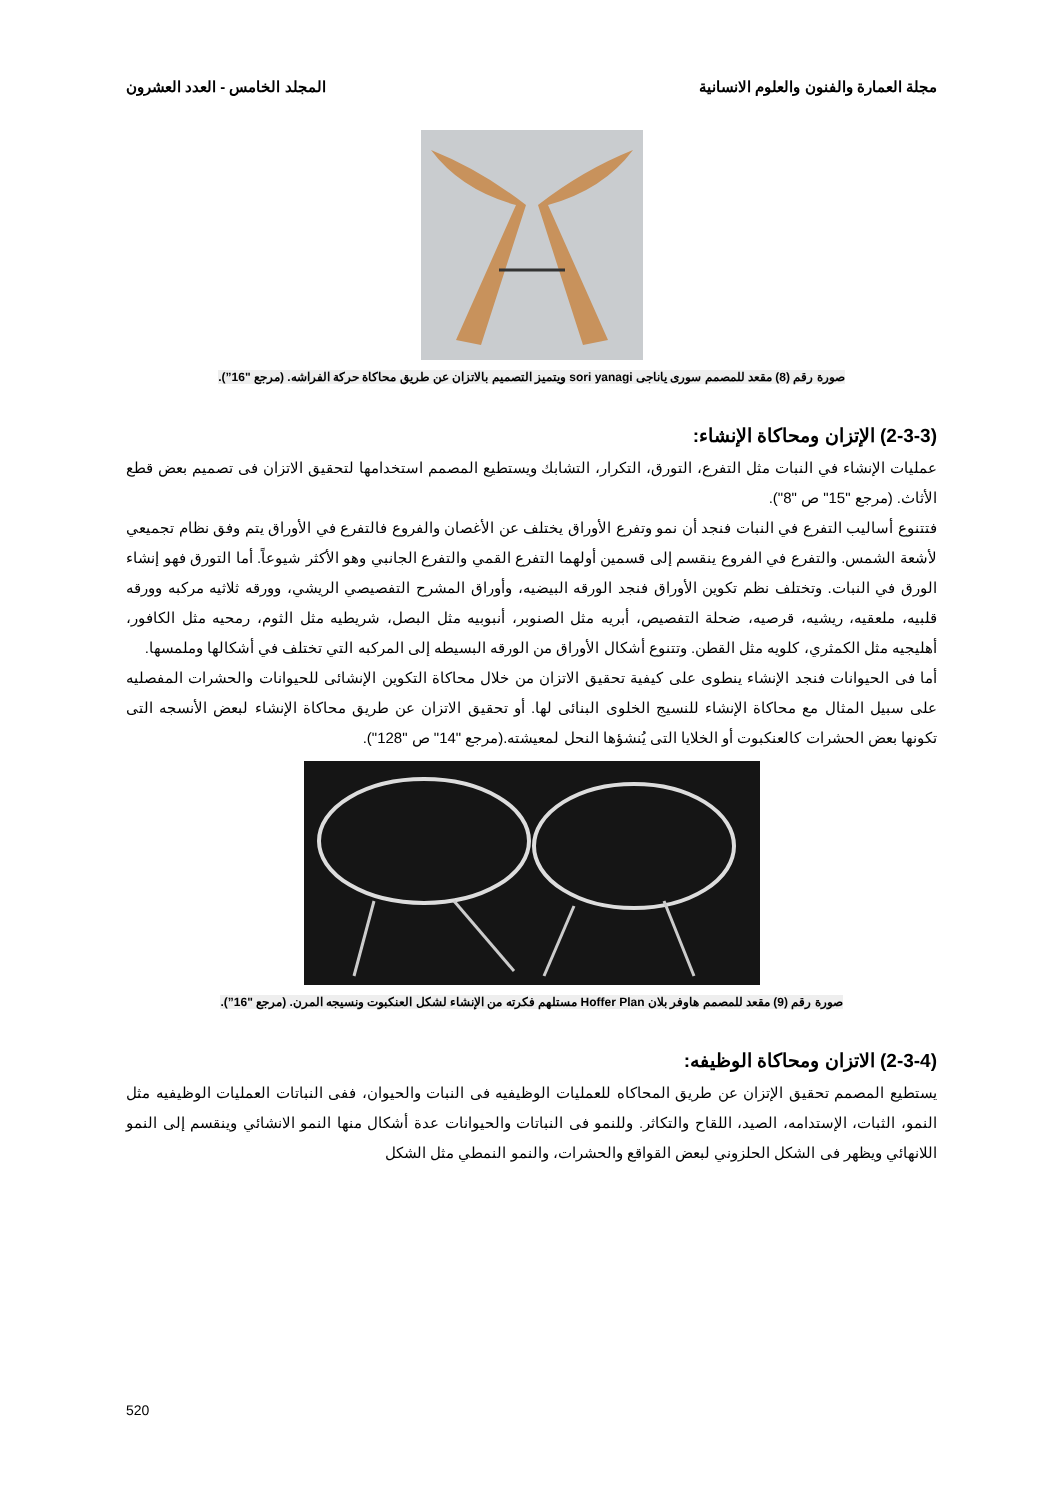مجلة العمارة والفنون والعلوم الانسانية
المجلد الخامس - العدد العشرون
صورة رقم (8) مقعد للمصمم سورى ياناجى sori yanagi ويتميز التصميم بالاتزان عن طريق محاكاة حركة الفراشه. (مرجع "16”).
(2-3-3) الإتزان ومحاكاة الإنشاء:
عمليات الإنشاء في النبات مثل التفرع، التورق، التكرار، التشابك ويستطيع المصمم استخدامها لتحقيق الاتزان فى تصميم بعض قطع الأثاث. (مرجع "15" ص "8").
فتتنوع أساليب التفرع في النبات فنجد أن نمو وتفرع الأوراق يختلف عن الأغصان والفروع فالتفرع في الأوراق يتم وفق نظام تجميعي لأشعة الشمس. والتفرع في الفروع ينقسم إلى قسمين أولهما التفرع القمي والتفرع الجانبي وهو الأكثر شيوعاً. أما التورق فهو إنشاء الورق في النبات. وتختلف نظم تكوين الأوراق فنجد الورقه البيضيه، وأوراق المشرح التفصيصي الريشي، وورقه ثلاثيه مركبه وورقه قلبيه، ملعقيه، ريشيه، قرصيه، ضحلة التفصيص، أبريه مثل الصنوبر، أنبوبيه مثل البصل، شريطيه مثل الثوم، رمحيه مثل الكافور، أهليجيه مثل الكمثري، كلويه مثل القطن. وتتنوع أشكال الأوراق من الورقه البسيطه إلى المركبه التي تختلف في أشكالها وملمسها.
أما فى الحيوانات فنجد الإنشاء ينطوى على كيفية تحقيق الاتزان من خلال محاكاة التكوين الإنشائى للحيوانات والحشرات المفصليه على سبيل المثال مع محاكاة الإنشاء للنسيج الخلوى البنائى لها. أو تحقيق الاتزان عن طريق محاكاة الإنشاء لبعض الأنسجه التى تكونها بعض الحشرات كالعنكبوت أو الخلايا التى يُنشؤها النحل لمعيشته.(مرجع "14" ص "128").
صورة رقم (9) مقعد للمصمم هاوفر بلان Hoffer Plan مستلهم فكرته من الإنشاء لشكل العنكبوت ونسيجه المرن. (مرجع "16”).
(2-3-4) الاتزان ومحاكاة الوظيفه:
يستطيع المصمم تحقيق الإتزان عن طريق المحاكاه للعمليات الوظيفيه فى النبات والحيوان، ففى النباتات العمليات الوظيفيه مثل النمو، الثبات، الإستدامه، الصيد، اللقاح والتكاثر. وللنمو فى النباتات والحيوانات عدة أشكال منها النمو الانشائي وينقسم إلى النمو اللانهائي ويظهر فى الشكل الحلزوني لبعض القواقع والحشرات، والنمو النمطي مثل الشكل
520